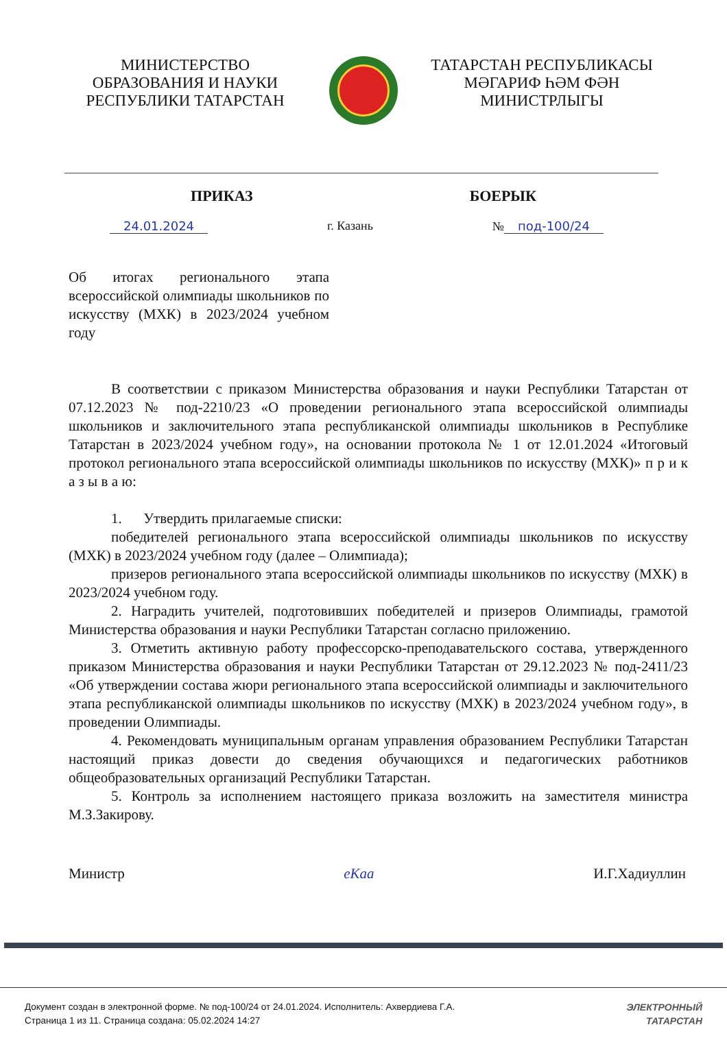МИНИСТЕРСТВО
ОБРАЗОВАНИЯ И НАУКИ
РЕСПУБЛИКИ ТАТАРСТАН
ТАТАРСТАН РЕСПУБЛИКАСЫ
МӘГАРИФ ҺӘМ ФӘН
МИНИСТРЛЫГЫ
ПРИКАЗ БОЕРЫК
24.01.2024 г. Казань № под-100/24
Об итогах регионального этапа всероссийской олимпиады школьников по искусству (МХК) в 2023/2024 учебном году
В соответствии с приказом Министерства образования и науки Республики Татарстан от 07.12.2023 № под-2210/23 «О проведении регионального этапа всероссийской олимпиады школьников и заключительного этапа республиканской олимпиады школьников в Республике Татарстан в 2023/2024 учебном году», на основании протокола № 1 от 12.01.2024 «Итоговый протокол регионального этапа всероссийской олимпиады школьников по искусству (МХК)» п р и к а з ы в а ю:
1. Утвердить прилагаемые списки:
победителей регионального этапа всероссийской олимпиады школьников по искусству (МХК) в 2023/2024 учебном году (далее – Олимпиада);
призеров регионального этапа всероссийской олимпиады школьников по искусству (МХК) в 2023/2024 учебном году.
2. Наградить учителей, подготовивших победителей и призеров Олимпиады, грамотой Министерства образования и науки Республики Татарстан согласно приложению.
3. Отметить активную работу профессорско-преподавательского состава, утвержденного приказом Министерства образования и науки Республики Татарстан от 29.12.2023 № под-2411/23 «Об утверждении состава жюри регионального этапа всероссийской олимпиады и заключительного этапа республиканской олимпиады школьников по искусству (МХК) в 2023/2024 учебном году», в проведении Олимпиады.
4. Рекомендовать муниципальным органам управления образованием Республики Татарстан настоящий приказ довести до сведения обучающихся и педагогических работников общеобразовательных организаций Республики Татарстан.
5. Контроль за исполнением настоящего приказа возложить на заместителя министра М.З.Закирову.
Министр eKaa И.Г.Хадиуллин
Документ создан в электронной форме. № под-100/24 от 24.01.2024. Исполнитель: Ахвердиева Г.А.
Страница 1 из 11. Страница создана: 05.02.2024 14:27
ЭЛЕКТРОННЫЙ
ТАТАРСТАН